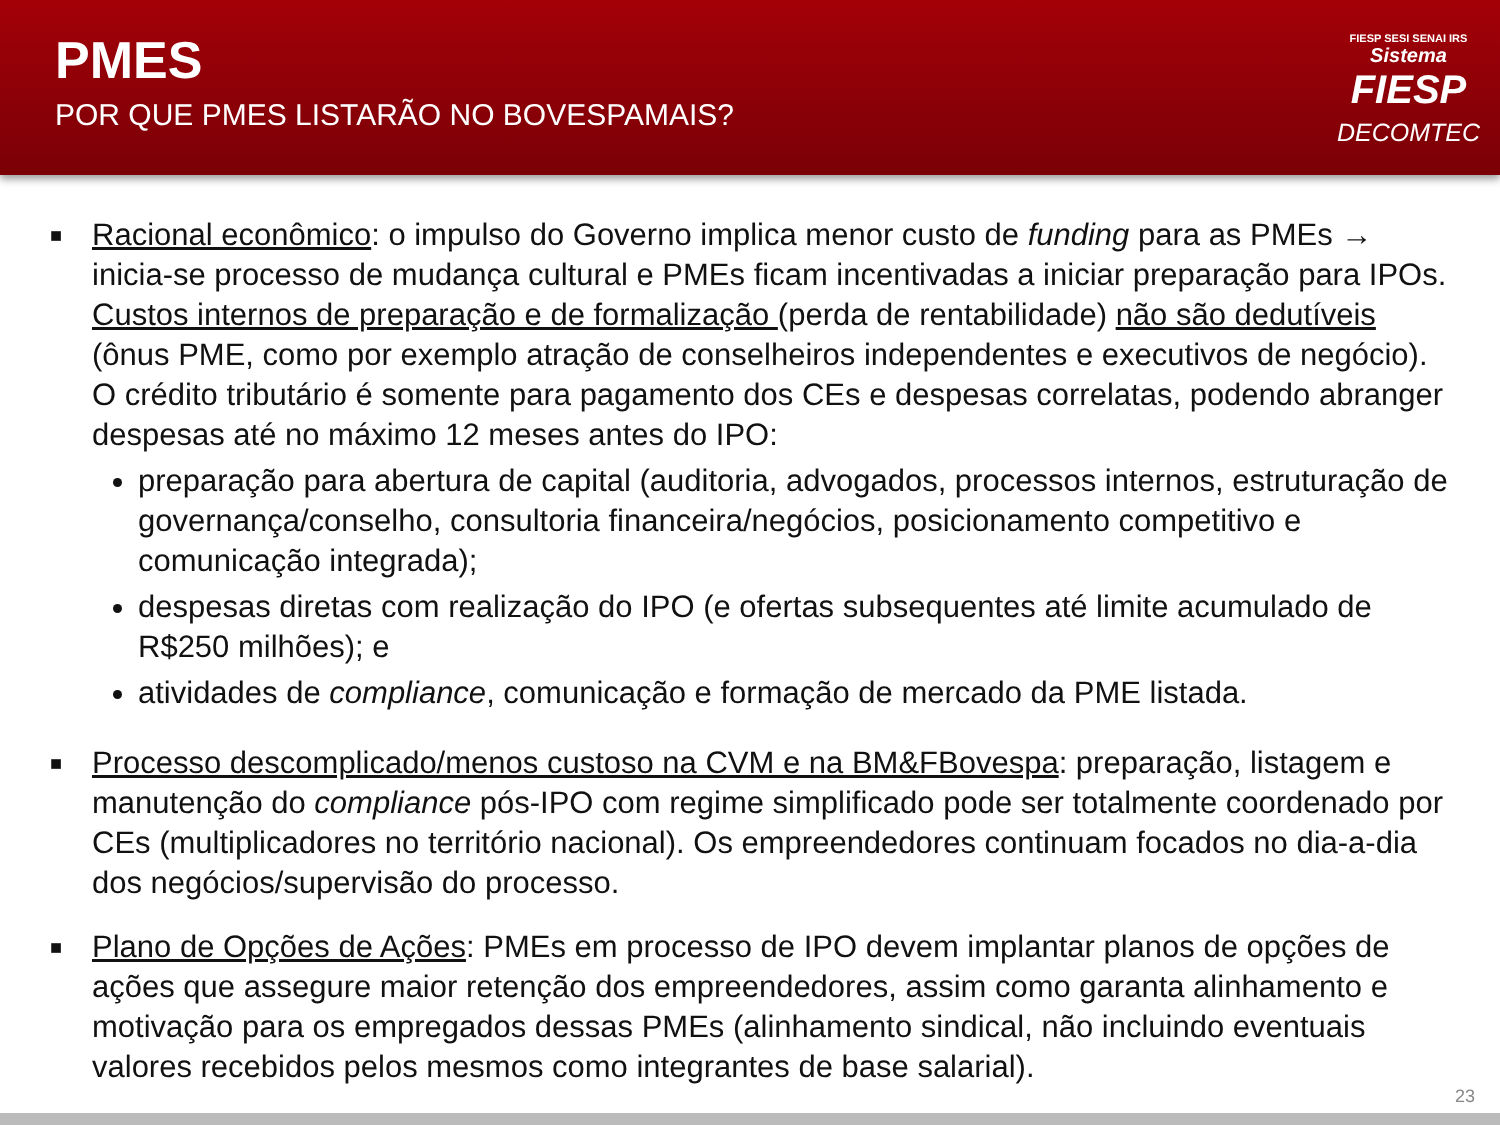PMES
POR QUE PMES LISTARÃO NO BOVESPAMAIS?
FIESP SESI SENAI IRS
Sistema
FIESP
DECOMTEC
■
Racional econômico: o impulso do Governo implica menor custo de funding para as PMEs → inicia-se processo de mudança cultural e PMEs ficam incentivadas a iniciar preparação para IPOs. Custos internos de preparação e de formalização (perda de rentabilidade) não são dedutíveis (ônus PME, como por exemplo atração de conselheiros independentes e executivos de negócio). O crédito tributário é somente para pagamento dos CEs e despesas correlatas, podendo abranger despesas até no máximo 12 meses antes do IPO:
preparação para abertura de capital (auditoria, advogados, processos internos, estruturação de governança/conselho, consultoria financeira/negócios, posicionamento competitivo e comunicação integrada);
despesas diretas com realização do IPO (e ofertas subsequentes até limite acumulado de R$250 milhões); e
atividades de compliance, comunicação e formação de mercado da PME listada.
■
Processo descomplicado/menos custoso na CVM e na BM&FBovespa: preparação, listagem e manutenção do compliance pós-IPO com regime simplificado pode ser totalmente coordenado por CEs (multiplicadores no território nacional). Os empreendedores continuam focados no dia-a-dia dos negócios/supervisão do processo.
■
Plano de Opções de Ações: PMEs em processo de IPO devem implantar planos de opções de ações que assegure maior retenção dos empreendedores, assim como garanta alinhamento e motivação para os empregados dessas PMEs (alinhamento sindical, não incluindo eventuais valores recebidos pelos mesmos como integrantes de base salarial).
23